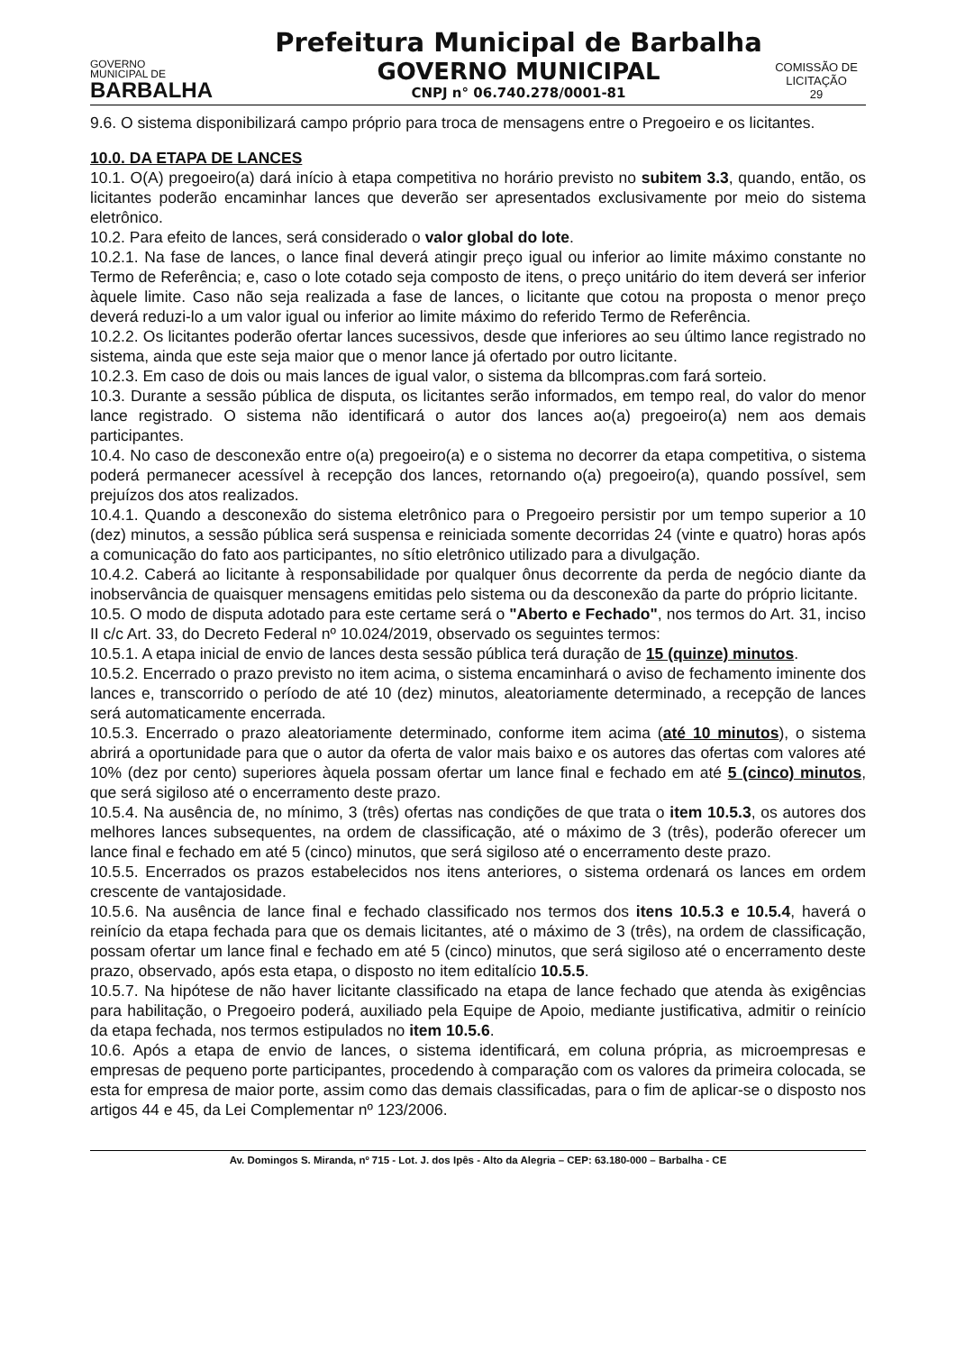GOVERNO
MUNICIPAL DE
BARBALHA
Prefeitura Municipal de Barbalha
GOVERNO MUNICIPAL
CNPJ n° 06.740.278/0001-81
COMISSÃO DE LICITAÇÃO
29
9.6. O sistema disponibilizará campo próprio para troca de mensagens entre o Pregoeiro e os licitantes.
10.0. DA ETAPA DE LANCES
10.1. O(A) pregoeiro(a) dará início à etapa competitiva no horário previsto no subitem 3.3, quando, então, os licitantes poderão encaminhar lances que deverão ser apresentados exclusivamente por meio do sistema eletrônico.
10.2. Para efeito de lances, será considerado o valor global do lote.
10.2.1. Na fase de lances, o lance final deverá atingir preço igual ou inferior ao limite máximo constante no Termo de Referência; e, caso o lote cotado seja composto de itens, o preço unitário do item deverá ser inferior àquele limite. Caso não seja realizada a fase de lances, o licitante que cotou na proposta o menor preço deverá reduzi-lo a um valor igual ou inferior ao limite máximo do referido Termo de Referência.
10.2.2. Os licitantes poderão ofertar lances sucessivos, desde que inferiores ao seu último lance registrado no sistema, ainda que este seja maior que o menor lance já ofertado por outro licitante.
10.2.3. Em caso de dois ou mais lances de igual valor, o sistema da bllcompras.com fará sorteio.
10.3. Durante a sessão pública de disputa, os licitantes serão informados, em tempo real, do valor do menor lance registrado. O sistema não identificará o autor dos lances ao(a) pregoeiro(a) nem aos demais participantes.
10.4. No caso de desconexão entre o(a) pregoeiro(a) e o sistema no decorrer da etapa competitiva, o sistema poderá permanecer acessível à recepção dos lances, retornando o(a) pregoeiro(a), quando possível, sem prejuízos dos atos realizados.
10.4.1. Quando a desconexão do sistema eletrônico para o Pregoeiro persistir por um tempo superior a 10 (dez) minutos, a sessão pública será suspensa e reiniciada somente decorridas 24 (vinte e quatro) horas após a comunicação do fato aos participantes, no sítio eletrônico utilizado para a divulgação.
10.4.2. Caberá ao licitante à responsabilidade por qualquer ônus decorrente da perda de negócio diante da inobservância de quaisquer mensagens emitidas pelo sistema ou da desconexão da parte do próprio licitante.
10.5. O modo de disputa adotado para este certame será o "Aberto e Fechado", nos termos do Art. 31, inciso II c/c Art. 33, do Decreto Federal nº 10.024/2019, observado os seguintes termos:
10.5.1. A etapa inicial de envio de lances desta sessão pública terá duração de 15 (quinze) minutos.
10.5.2. Encerrado o prazo previsto no item acima, o sistema encaminhará o aviso de fechamento iminente dos lances e, transcorrido o período de até 10 (dez) minutos, aleatoriamente determinado, a recepção de lances será automaticamente encerrada.
10.5.3. Encerrado o prazo aleatoriamente determinado, conforme item acima (até 10 minutos), o sistema abrirá a oportunidade para que o autor da oferta de valor mais baixo e os autores das ofertas com valores até 10% (dez por cento) superiores àquela possam ofertar um lance final e fechado em até 5 (cinco) minutos, que será sigiloso até o encerramento deste prazo.
10.5.4. Na ausência de, no mínimo, 3 (três) ofertas nas condições de que trata o item 10.5.3, os autores dos melhores lances subsequentes, na ordem de classificação, até o máximo de 3 (três), poderão oferecer um lance final e fechado em até 5 (cinco) minutos, que será sigiloso até o encerramento deste prazo.
10.5.5. Encerrados os prazos estabelecidos nos itens anteriores, o sistema ordenará os lances em ordem crescente de vantajosidade.
10.5.6. Na ausência de lance final e fechado classificado nos termos dos itens 10.5.3 e 10.5.4, haverá o reinício da etapa fechada para que os demais licitantes, até o máximo de 3 (três), na ordem de classificação, possam ofertar um lance final e fechado em até 5 (cinco) minutos, que será sigiloso até o encerramento deste prazo, observado, após esta etapa, o disposto no item editalício 10.5.5.
10.5.7. Na hipótese de não haver licitante classificado na etapa de lance fechado que atenda às exigências para habilitação, o Pregoeiro poderá, auxiliado pela Equipe de Apoio, mediante justificativa, admitir o reinício da etapa fechada, nos termos estipulados no item 10.5.6.
10.6. Após a etapa de envio de lances, o sistema identificará, em coluna própria, as microempresas e empresas de pequeno porte participantes, procedendo à comparação com os valores da primeira colocada, se esta for empresa de maior porte, assim como das demais classificadas, para o fim de aplicar-se o disposto nos artigos 44 e 45, da Lei Complementar nº 123/2006.
Av. Domingos S. Miranda, nº 715 - Lot. J. dos Ipês - Alto da Alegria – CEP: 63.180-000 – Barbalha - CE